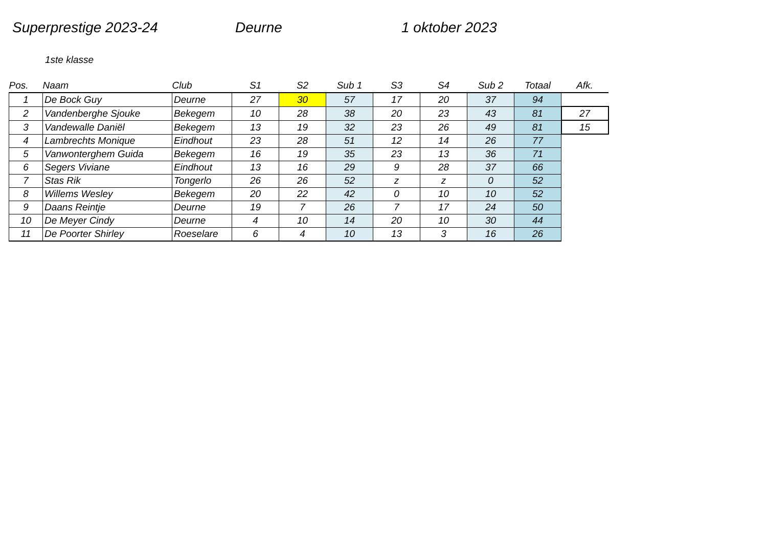Superprestige 2023-24 Deurne 1 oktober 2023
1ste klasse
| Pos. | Naam | Club | S1 | S2 | Sub 1 | S3 | S4 | Sub 2 | Totaal | Afk. |
| --- | --- | --- | --- | --- | --- | --- | --- | --- | --- | --- |
| 1 | De Bock Guy | Deurne | 27 | 30 | 57 | 17 | 20 | 37 | 94 | |
| 2 | Vandenberghe Sjouke | Bekegem | 10 | 28 | 38 | 20 | 23 | 43 | 81 | 27 |
| 3 | Vandewalle Daniël | Bekegem | 13 | 19 | 32 | 23 | 26 | 49 | 81 | 15 |
| 4 | Lambrechts Monique | Eindhout | 23 | 28 | 51 | 12 | 14 | 26 | 77 | |
| 5 | Vanwonterghem Guida | Bekegem | 16 | 19 | 35 | 23 | 13 | 36 | 71 | |
| 6 | Segers Viviane | Eindhout | 13 | 16 | 29 | 9 | 28 | 37 | 66 | |
| 7 | Stas Rik | Tongerlo | 26 | 26 | 52 | z | z | 0 | 52 | |
| 8 | Willems Wesley | Bekegem | 20 | 22 | 42 | 0 | 10 | 10 | 52 | |
| 9 | Daans Reintje | Deurne | 19 | 7 | 26 | 7 | 17 | 24 | 50 | |
| 10 | De Meyer Cindy | Deurne | 4 | 10 | 14 | 20 | 10 | 30 | 44 | |
| 11 | De Poorter Shirley | Roeselare | 6 | 4 | 10 | 13 | 3 | 16 | 26 | |